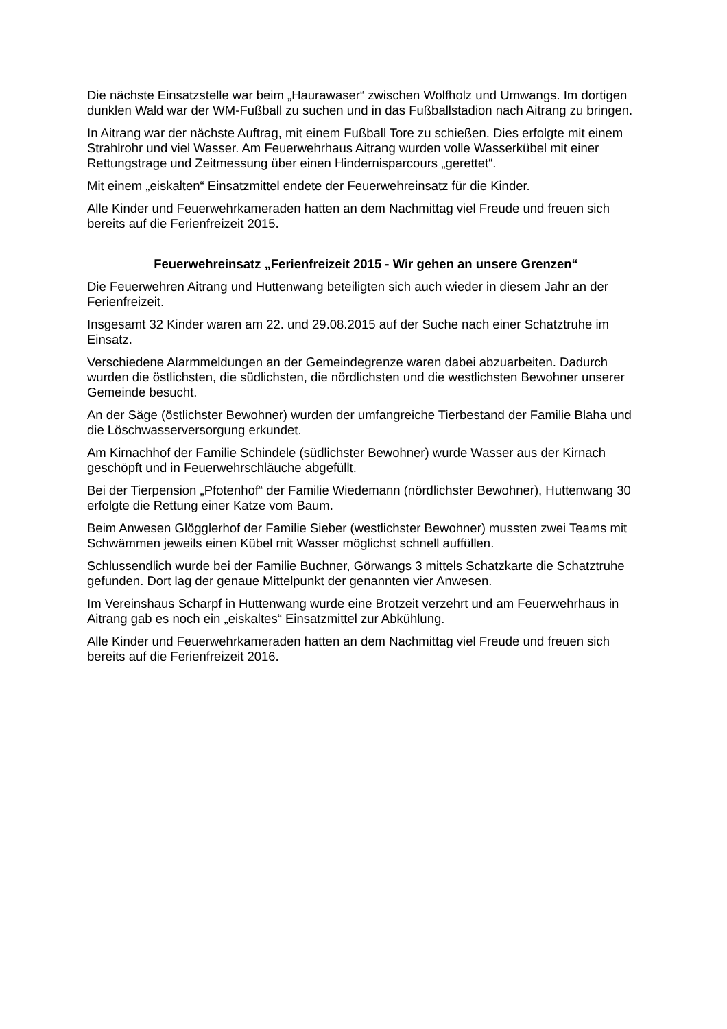Die nächste Einsatzstelle war beim „Haurawaser“ zwischen Wolfholz und Umwangs. Im dortigen dunklen Wald war der WM-Fußball zu suchen und in das Fußballstadion nach Aitrang zu bringen.
In Aitrang war der nächste Auftrag, mit einem Fußball Tore zu schießen. Dies erfolgte mit einem Strahlrohr und viel Wasser. Am Feuerwehrhaus Aitrang wurden volle Wasserkübel mit einer Rettungstrage und Zeitmessung über einen Hindernisparcours „gerettet“.
Mit einem „eiskalten“ Einsatzmittel endete der Feuerwehreinsatz für die Kinder.
Alle Kinder und Feuerwehrkameraden hatten an dem Nachmittag viel Freude und freuen sich bereits auf die Ferienfreizeit 2015.
Feuerwehreinsatz „Ferienfreizeit 2015 - Wir gehen an unsere Grenzen“
Die Feuerwehren Aitrang und Huttenwang beteiligten sich auch wieder in diesem Jahr an der Ferienfreizeit.
Insgesamt 32 Kinder waren am 22. und 29.08.2015 auf der Suche nach einer Schatztruhe im Einsatz.
Verschiedene Alarmmeldungen an der Gemeindegrenze waren dabei abzuarbeiten. Dadurch wurden die östlichsten, die südlichsten, die nördlichsten und die westlichsten Bewohner unserer Gemeinde besucht.
An der Säge (östlichster Bewohner) wurden der umfangreiche Tierbestand der Familie Blaha und die Löschwasserversorgung erkundet.
Am Kirnachhof der Familie Schindele (südlichster Bewohner) wurde Wasser aus der Kirnach geschöpft und in Feuerwehrschläuche abgefüllt.
Bei der Tierpension „Pfotenhof“ der Familie Wiedemann (nördlichster Bewohner), Huttenwang 30 erfolgte die Rettung einer Katze vom Baum.
Beim Anwesen Glögglerhof der Familie Sieber (westlichster Bewohner) mussten zwei Teams mit Schwämmen jeweils einen Kübel mit Wasser möglichst schnell auffüllen.
Schlussendlich wurde bei der Familie Buchner, Görwangs 3 mittels Schatzkarte die Schatztruhe gefunden. Dort lag der genaue Mittelpunkt der genannten vier Anwesen.
Im Vereinshaus Scharpf in Huttenwang wurde eine Brotzeit verzehrt und am Feuerwehrhaus in Aitrang gab es noch ein „eiskaltes“ Einsatzmittel zur Abkühlung.
Alle Kinder und Feuerwehrkameraden hatten an dem Nachmittag viel Freude und freuen sich bereits auf die Ferienfreizeit 2016.